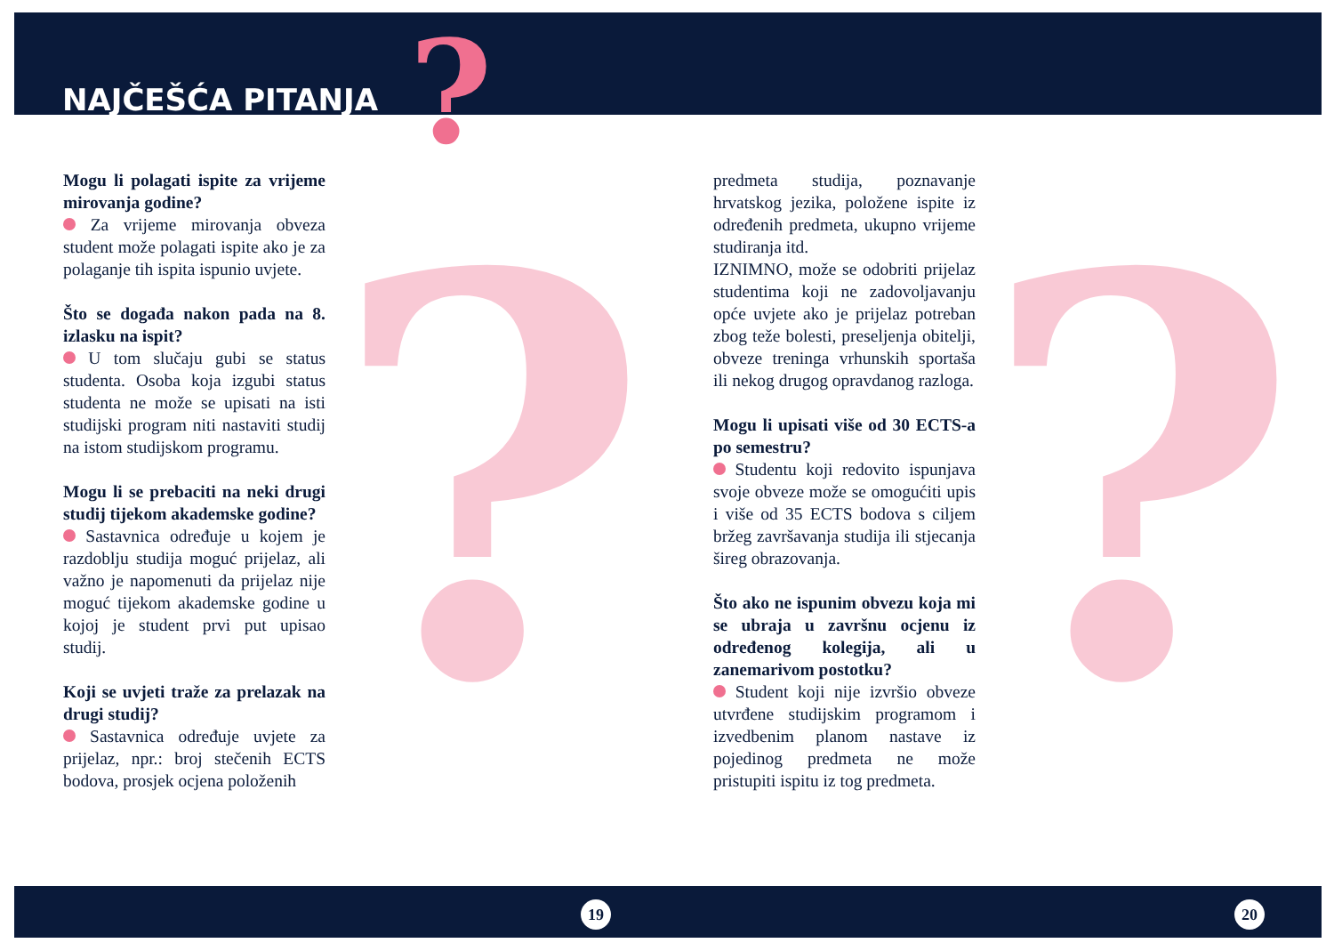?
? ?
NAJČEŠĆA PITANJA
Mogu li polagati ispite za vrijeme mirovanja godine?
Za vrijeme mirovanja obveza student može polagati ispite ako je za polaganje tih ispita ispunio uvjete.
Što se događa nakon pada na 8. izlasku na ispit?
U tom slučaju gubi se status studenta. Osoba koja izgubi status studenta ne može se upisati na isti studijski program niti nastaviti studij na istom studijskom programu.
Mogu li se prebaciti na neki drugi studij tijekom akademske godine?
Sastavnica određuje u kojem je razdoblju studija moguć prijelaz, ali važno je napomenuti da prijelaz nije moguć tijekom akademske godine u kojoj je student prvi put upisao studij.
Koji se uvjeti traže za prelazak na drugi studij?
Sastavnica određuje uvjete za prijelaz, npr.: broj stečenih ECTS bodova, prosjek ocjena položenih
predmeta studija, poznavanje hrvatskog jezika, položene ispite iz određenih predmeta, ukupno vrijeme studiranja itd.
IZNIMNO, može se odobriti prijelaz studentima koji ne zadovoljavanju opće uvjete ako je prijelaz potreban zbog teže bolesti, preseljenja obitelji, obveze treninga vrhunskih sportaša ili nekog drugog opravdanog razloga.
Mogu li upisati više od 30 ECTS-a po semestru?
Studentu koji redovito ispunjava svoje obveze može se omogućiti upis i više od 35 ECTS bodova s ciljem bržeg završavanja studija ili stjecanja šireg obrazovanja.
Što ako ne ispunim obvezu koja mi se ubraja u završnu ocjenu iz određenog kolegija, ali u zanemarivom postotku?
Student koji nije izvršio obveze utvrđene studijskim programom i izvedbenim planom nastave iz pojedinog predmeta ne može pristupiti ispitu iz tog predmeta.
19 20